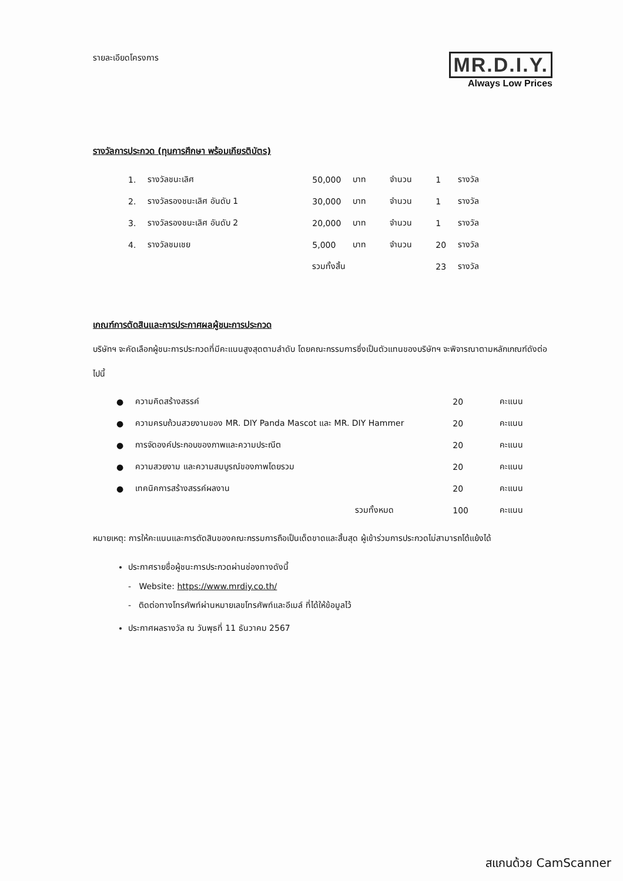รายละเอียดโครงการ
MR.D.I.Y.
Always Low Prices
รางวัลการประกวด (ทุนการศึกษา พร้อมเกียรติบัตร)
| 1. | รางวัลชนะเลิศ | 50,000 | บาท | จำนวน | 1 | รางวัล |
| 2. | รางวัลรองชนะเลิศ อันดับ 1 | 30,000 | บาท | จำนวน | 1 | รางวัล |
| 3. | รางวัลรองชนะเลิศ อันดับ 2 | 20,000 | บาท | จำนวน | 1 | รางวัล |
| 4. | รางวัลชมเชย | 5,000 | บาท | จำนวน | 20 | รางวัล |
| | | รวมทั้งสิ้น | | | 23 | รางวัล |
เกณฑ์การตัดสินและการประกาศผลผู้ชนะการประกวด
บริษัทฯ จะคัดเลือกผู้ชนะการประกวดที่มีคะแนนสูงสุดตามลำดับ โดยคณะกรรมการซึ่งเป็นตัวแทนของบริษัทฯ จะพิจารณาตามหลักเกณฑ์ดังต่อไปนี้
| ● | ความคิดสร้างสรรค์ | 20 | คะแนน |
| ● | ความครบถ้วนสวยงามของ MR. DIY Panda Mascot และ MR. DIY Hammer | 20 | คะแนน |
| ● | การจัดองค์ประกอบของภาพและความประณีต | 20 | คะแนน |
| ● | ความสวยงาม และความสมบูรณ์ของภาพโดยรวม | 20 | คะแนน |
| ● | เทคนิคการสร้างสรรค์ผลงาน | 20 | คะแนน |
| | รวมทั้งหมด | 100 | คะแนน |
หมายเหตุ: การให้คะแนนและการตัดสินของคณะกรรมการถือเป็นเด็ดขาดและสิ้นสุด ผู้เข้าร่วมการประกวดไม่สามารถโต้แย้งได้
ประกาศรายชื่อผู้ชนะการประกวดผ่านช่องทางดังนี้
- Website: https://www.mrdiy.co.th/
- ติดต่อทางโทรศัพท์ผ่านหมายเลขโทรศัพท์และอีเมล์ ที่ได้ให้ข้อมูลไว้
ประกาศผลรางวัล ณ วันพุธที่ 11 ธันวาคม 2567
สแกนด้วย CamScanner